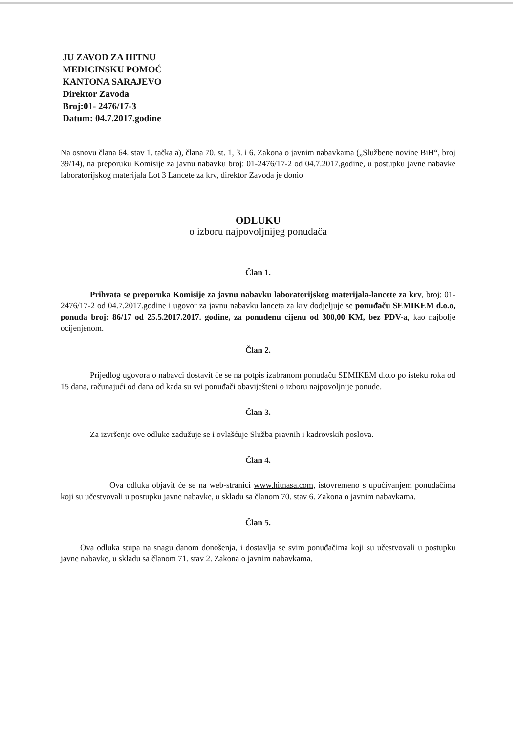JU ZAVOD ZA HITNU
MEDICINSKU POMOĆ
KANTONA SARAJEVO
Direktor Zavoda
Broj:01- 2476/17-3
Datum: 04.7.2017.godine
Na osnovu člana 64. stav 1. tačka a), člana 70. st. 1, 3. i 6. Zakona o javnim nabavkama („Službene novine BiH“, broj 39/14), na preporuku Komisije za javnu nabavku broj: 01-2476/17-2 od 04.7.2017.godine, u postupku javne nabavke laboratorijskog materijala Lot 3 Lancete za krv, direktor Zavoda je donio
ODLUKU
o izboru najpovoljnijeg ponuđača
Član 1.
Prihvata se preporuka Komisije za javnu nabavku laboratorijskog materijala-lancete za krv, broj: 01-2476/17-2 od 04.7.2017.godine i ugovor za javnu nabavku lanceta za krv dodjeljuje se ponuđaču SEMIKEM d.o.o, ponuda broj: 86/17 od 25.5.2017.2017. godine, za ponuđenu cijenu od 300,00 KM, bez PDV-a, kao najbolje ocijenjenom.
Član 2.
Prijedlog ugovora o nabavci dostavit će se na potpis izabranom ponuđaču SEMIKEM d.o.o po isteku roka od 15 dana, računajući od dana od kada su svi ponuđači obaviješteni o izboru najpovoljnije ponude.
Član 3.
Za izvršenje ove odluke zadužuje se i ovlašćuje Služba pravnih i kadrovskih poslova.
Član 4.
Ova odluka objavit će se na web-stranici www.hitnasa.com, istovremeno s upućivanjem ponuđačima koji su učestvovali u postupku javne nabavke, u skladu sa članom 70. stav 6. Zakona o javnim nabavkama.
Član 5.
Ova odluka stupa na snagu danom donošenja, i dostavlja se svim ponuđačima koji su učestvovali u postupku javne nabavke, u skladu sa članom 71. stav 2. Zakona o javnim nabavkama.